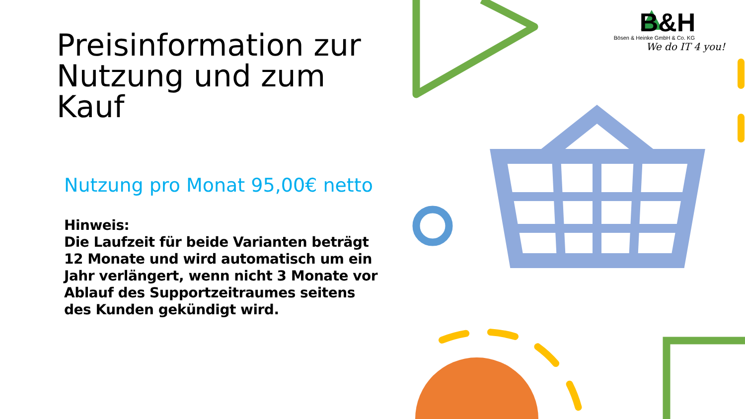Preisinformation zur Nutzung und zum Kauf
Nutzung pro Monat 95,00€ netto
Hinweis:
Die Laufzeit für beide Varianten beträgt 12 Monate und wird automatisch um ein Jahr verlängert, wenn nicht 3 Monate vor Ablauf des Supportzeitraumes seitens des Kunden gekündigt wird.
B&H
Bösen & Heinke GmbH & Co. KG
We do IT 4 you!